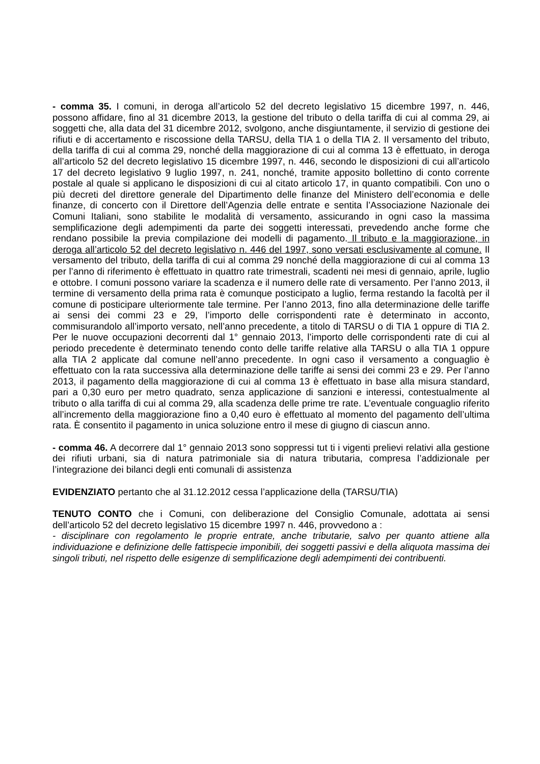- comma 35. I comuni, in deroga all’articolo 52 del decreto legislativo 15 dicembre 1997, n. 446, possono affidare, fino al 31 dicembre 2013, la gestione del tributo o della tariffa di cui al comma 29, ai soggetti che, alla data del 31 dicembre 2012, svolgono, anche disgiuntamente, il servizio di gestione dei rifiuti e di accertamento e riscossione della TARSU, della TIA 1 o della TIA 2. Il versamento del tributo, della tariffa di cui al comma 29, nonché della maggiorazione di cui al comma 13 è effettuato, in deroga all’articolo 52 del decreto legislativo 15 dicembre 1997, n. 446, secondo le disposizioni di cui all’articolo 17 del decreto legislativo 9 luglio 1997, n. 241, nonché, tramite apposito bollettino di conto corrente postale al quale si applicano le disposizioni di cui al citato articolo 17, in quanto compatibili. Con uno o più decreti del direttore generale del Dipartimento delle finanze del Ministero dell’economia e delle finanze, di concerto con il Direttore dell’Agenzia delle entrate e sentita l’Associazione Nazionale dei Comuni Italiani, sono stabilite le modalità di versamento, assicurando in ogni caso la massima semplificazione degli adempimenti da parte dei soggetti interessati, prevedendo anche forme che rendano possibile la previa compilazione dei modelli di pagamento. Il tributo e la maggiorazione, in deroga all’articolo 52 del decreto legislativo n. 446 del 1997, sono versati esclusivamente al comune. Il versamento del tributo, della tariffa di cui al comma 29 nonché della maggiorazione di cui al comma 13 per l’anno di riferimento è effettuato in quattro rate trimestrali, scadenti nei mesi di gennaio, aprile, luglio e ottobre. I comuni possono variare la scadenza e il numero delle rate di versamento. Per l’anno 2013, il termine di versamento della prima rata è comunque posticipato a luglio, ferma restando la facoltà per il comune di posticipare ulteriormente tale termine. Per l’anno 2013, fino alla determinazione delle tariffe ai sensi dei commi 23 e 29, l’importo delle corrispondenti rate è determinato in acconto, commisurandolo all’importo versato, nell’anno precedente, a titolo di TARSU o di TIA 1 oppure di TIA 2. Per le nuove occupazioni decorrenti dal 1° gennaio 2013, l’importo delle corrispondenti rate di cui al periodo precedente è determinato tenendo conto delle tariffe relative alla TARSU o alla TIA 1 oppure alla TIA 2 applicate dal comune nell’anno precedente. In ogni caso il versamento a conguaglio è effettuato con la rata successiva alla determinazione delle tariffe ai sensi dei commi 23 e 29. Per l’anno 2013, il pagamento della maggiorazione di cui al comma 13 è effettuato in base alla misura standard, pari a 0,30 euro per metro quadrato, senza applicazione di sanzioni e interessi, contestualmente al tributo o alla tariffa di cui al comma 29, alla scadenza delle prime tre rate. L’eventuale conguaglio riferito all’incremento della maggiorazione fino a 0,40 euro è effettuato al momento del pagamento dell’ultima rata. È consentito il pagamento in unica soluzione entro il mese di giugno di ciascun anno.
- comma 46. A decorrere dal 1° gennaio 2013 sono soppressi tut ti i vigenti prelievi relativi alla gestione dei rifiuti urbani, sia di natura patrimoniale sia di natura tributaria, compresa l’addizionale per l’integrazione dei bilanci degli enti comunali di assistenza
EVIDENZIATO pertanto che al 31.12.2012 cessa l’applicazione della (TARSU/TIA)
TENUTO CONTO che i Comuni, con deliberazione del Consiglio Comunale, adottata ai sensi dell’articolo 52 del decreto legislativo 15 dicembre 1997 n. 446, provvedono a :
- disciplinare con regolamento le proprie entrate, anche tributarie, salvo per quanto attiene alla individuazione e definizione delle fattispecie imponibili, dei soggetti passivi e della aliquota massima dei singoli tributi, nel rispetto delle esigenze di semplificazione degli adempimenti dei contribuenti.